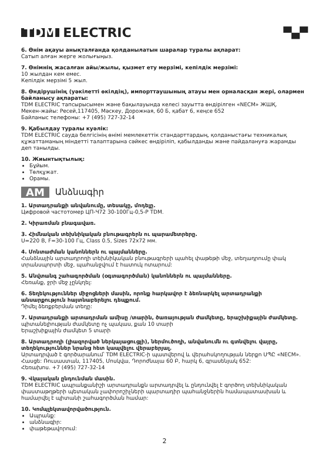TDM ELECTRIC
▀▄▀
6. Өнім ақауы анықталғанда қолданылатын шаралар туралы ақпарат:
Сатып алған жерге жолығыңыз.
7. Өнімнің жасалған айы/жылы, қызмет ету мерзімі, кепілдік мерзімі:
10 жылдан кем емес.
Кепілдік мерзімі 5 жыл.
8. Өндірушінің (уәкілетті өкілдің), импорттаушының атауы мен орналасқан жері, олармен байланысу ақпараты:
TDM ELECTRIC тапсырысымен және бақылауында келесі зауытта өндірілген «NECM» ЖШҚ.
Мекен-жайы: Ресей,117405, Мәскеу, Дорожная, 60 Б, қабат 6, кеңсе 652
Байланыс телефоны: +7 (495) 727-32-14
9. Қабылдау туралы куәлік:
TDM ELECTRIC сауда белгісінің өнімі мемлекеттік стандарттардың, қолданыстағы техникалық құжаттаманың міндетті талаптарына сәйкес өндіріліп, қабылданды және пайдалануға жарамды деп танылды.
10. Жиынтықтылық:
Бұйым.
Төлқұжат.
Орамы.
AM Անձնագիր
1. Արտադրանքի անվանումը, տեսակը, մոդելը.
Цифровой частотомер ЦП-Ч72 30-100Гц-0,5-Р TDM.
2. Կիրառման բնագավառ.
3. Հիմնական տեխնիկական բնութագրերն ու պարամետրերը.
U=220 В, F=30-100 Гц, Class 0.5, Sizes 72x72 мм.
4. Մոնտաժման կանոններն ու պայմանները.
Հանձնային արտադրողի տեխնիկական բնութագրերի պահել փաթեթի մեջ, տեղադրումը փակ տրանսպորտի մեջ, պահանջվում է հատուկ ոտարում:
5. Անվտանգ շահագործման (օգտագործման) կանոններն ու պայմանները.
Հեռանք, ջրի մեջ չընկղել:
6. Տեղեկություններ միջոցների մասին, որոնք հարկավոր է ձեռնարկել արտադրանքի անսարքություն հայտնաբերելու դեպքում.
Դիմել ձեռքբերման տեղը:
7. Արտադրանքի արտադրման ամիսը /տարին, ծառայության ժամկետը, երաշխիքային ժամկետը.
պիտանելիության ժամկետը ոչ պակաս, քան 10 տարի
Երաշխիքային ժամկետ 5 տարի
8. Արտադրողի (լիազորված ներկայացուցչի), ներմուծողի, անվանումն ու գտնվելու վայրը, տեղեկություններ նրանց հետ կապվելու վերաբերյալ.
Արտադրված է գործարանում՝ TDM ELECTRIC-ի պատվերով և վերահսկողության ներքո ՍՊԸ «NECM».
Հասցե: Ռուսաստան, 117405, Մոսկվա, Դորոժնայա 60 Բ, հարկ 6, գրասենյակ 652:
Հեռախոս. +7 (495) 727-32-14
9. Վկայական ընդունման մասին.
TDM ELECTRIC ապրանքանիշի արտադրանքն արտադրվել և ընդունվել է գործող տեխնիկական փաստաթղթերի պետական չափորոշիչների պարտադիր պահանջներին համապատասխան և համարվել է պիտանի շահագործման համար:
10. Կոմպլեկտավորվածություն.
Ապրանք:
անձնագիր:
փաթեթավորում:
2